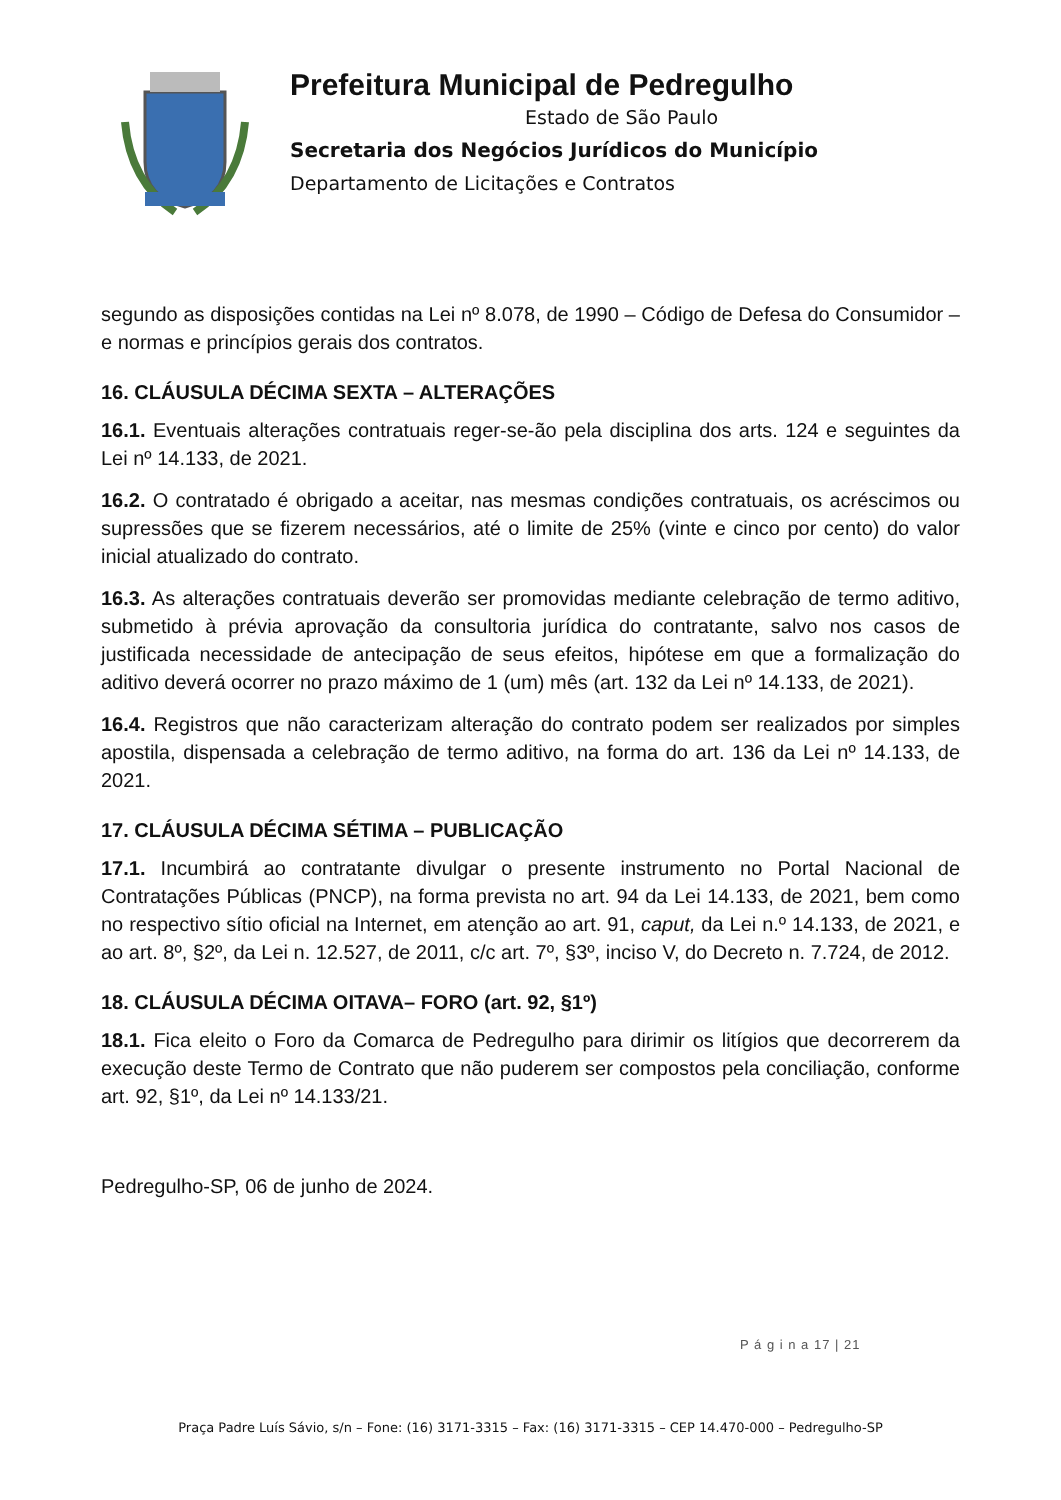Prefeitura Municipal de Pedregulho
Estado de São Paulo
Secretaria dos Negócios Jurídicos do Município
Departamento de Licitações e Contratos
segundo as disposições contidas na Lei nº 8.078, de 1990 – Código de Defesa do Consumidor – e normas e princípios gerais dos contratos.
16. CLÁUSULA DÉCIMA SEXTA – ALTERAÇÕES
16.1. Eventuais alterações contratuais reger-se-ão pela disciplina dos arts. 124 e seguintes da Lei nº 14.133, de 2021.
16.2. O contratado é obrigado a aceitar, nas mesmas condições contratuais, os acréscimos ou supressões que se fizerem necessários, até o limite de 25% (vinte e cinco por cento) do valor inicial atualizado do contrato.
16.3. As alterações contratuais deverão ser promovidas mediante celebração de termo aditivo, submetido à prévia aprovação da consultoria jurídica do contratante, salvo nos casos de justificada necessidade de antecipação de seus efeitos, hipótese em que a formalização do aditivo deverá ocorrer no prazo máximo de 1 (um) mês (art. 132 da Lei nº 14.133, de 2021).
16.4. Registros que não caracterizam alteração do contrato podem ser realizados por simples apostila, dispensada a celebração de termo aditivo, na forma do art. 136 da Lei nº 14.133, de 2021.
17. CLÁUSULA DÉCIMA SÉTIMA – PUBLICAÇÃO
17.1. Incumbirá ao contratante divulgar o presente instrumento no Portal Nacional de Contratações Públicas (PNCP), na forma prevista no art. 94 da Lei 14.133, de 2021, bem como no respectivo sítio oficial na Internet, em atenção ao art. 91, caput, da Lei n.º 14.133, de 2021, e ao art. 8º, §2º, da Lei n. 12.527, de 2011, c/c art. 7º, §3º, inciso V, do Decreto n. 7.724, de 2012.
18. CLÁUSULA DÉCIMA OITAVA– FORO (art. 92, §1º)
18.1. Fica eleito o Foro da Comarca de Pedregulho para dirimir os litígios que decorrerem da execução deste Termo de Contrato que não puderem ser compostos pela conciliação, conforme art. 92, §1º, da Lei nº 14.133/21.
Pedregulho-SP, 06 de junho de 2024.
P á g i n a 17 | 21
Praça Padre Luís Sávio, s/n – Fone: (16) 3171-3315 – Fax: (16) 3171-3315 – CEP 14.470-000 – Pedregulho-SP